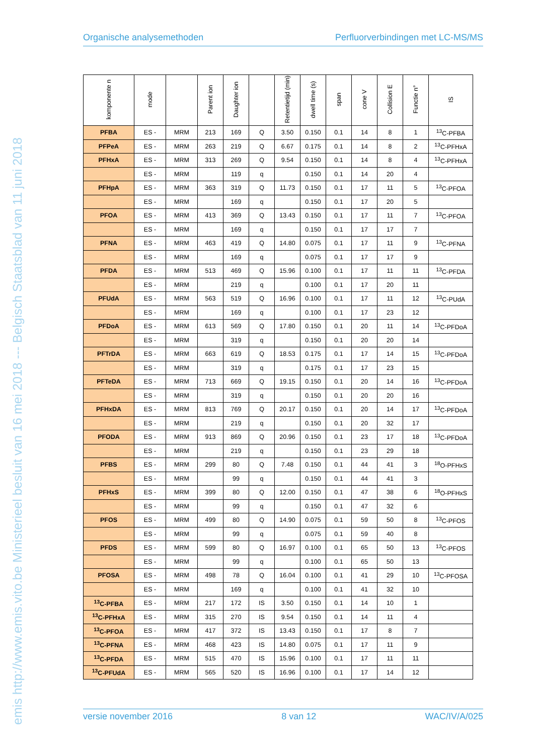Organische analysemethoden Perfluorverbindingen met LC-MS/MS
emis http://www.emis.vito.be Ministerieel besluit van 16 mei 2018 --- Belgisch Staatsblad van 11 juni 2018
| komponente n | mode | | Parent ion | Daughter ion | | Retentietijd (min) | dwell time (s) | span | cone V | Collision E | Functie n° | IS |
| --- | --- | --- | --- | --- | --- | --- | --- | --- | --- | --- | --- | --- |
| PFBA | ES - | MRM | 213 | 169 | Q | 3.50 | 0.150 | 0.1 | 14 | 8 | 1 | <sup>13</sup>C-PFBA |
| PFPeA | ES - | MRM | 263 | 219 | Q | 6.67 | 0.175 | 0.1 | 14 | 8 | 2 | <sup>13</sup>C-PFHxA |
| PFHxA | ES - | MRM | 313 | 269 | Q | 9.54 | 0.150 | 0.1 | 14 | 8 | 4 | <sup>13</sup>C-PFHxA |
| | ES - | MRM | | 119 | q | | 0.150 | 0.1 | 14 | 20 | 4 | |
| PFHpA | ES - | MRM | 363 | 319 | Q | 11.73 | 0.150 | 0.1 | 17 | 11 | 5 | <sup>13</sup>C-PFOA |
| | ES - | MRM | | 169 | q | | 0.150 | 0.1 | 17 | 20 | 5 | |
| PFOA | ES - | MRM | 413 | 369 | Q | 13.43 | 0.150 | 0.1 | 17 | 11 | 7 | <sup>13</sup>C-PFOA |
| | ES - | MRM | | 169 | q | | 0.150 | 0.1 | 17 | 17 | 7 | |
| PFNA | ES - | MRM | 463 | 419 | Q | 14.80 | 0.075 | 0.1 | 17 | 11 | 9 | <sup>13</sup>C-PFNA |
| | ES - | MRM | | 169 | q | | 0.075 | 0.1 | 17 | 17 | 9 | |
| PFDA | ES - | MRM | 513 | 469 | Q | 15.96 | 0.100 | 0.1 | 17 | 11 | 11 | <sup>13</sup>C-PFDA |
| | ES - | MRM | | 219 | q | | 0.100 | 0.1 | 17 | 20 | 11 | |
| PFUdA | ES - | MRM | 563 | 519 | Q | 16.96 | 0.100 | 0.1 | 17 | 11 | 12 | <sup>13</sup>C-PUdA |
| | ES - | MRM | | 169 | q | | 0.100 | 0.1 | 17 | 23 | 12 | |
| PFDoA | ES - | MRM | 613 | 569 | Q | 17.80 | 0.150 | 0.1 | 20 | 11 | 14 | <sup>13</sup>C-PFDoA |
| | ES - | MRM | | 319 | q | | 0.150 | 0.1 | 20 | 20 | 14 | |
| PFTrDA | ES - | MRM | 663 | 619 | Q | 18.53 | 0.175 | 0.1 | 17 | 14 | 15 | <sup>13</sup>C-PFDoA |
| | ES - | MRM | | 319 | q | | 0.175 | 0.1 | 17 | 23 | 15 | |
| PFTeDA | ES - | MRM | 713 | 669 | Q | 19.15 | 0.150 | 0.1 | 20 | 14 | 16 | <sup>13</sup>C-PFDoA |
| | ES - | MRM | | 319 | q | | 0.150 | 0.1 | 20 | 20 | 16 | |
| PFHxDA | ES - | MRM | 813 | 769 | Q | 20.17 | 0.150 | 0.1 | 20 | 14 | 17 | <sup>13</sup>C-PFDoA |
| | ES - | MRM | | 219 | q | | 0.150 | 0.1 | 20 | 32 | 17 | |
| PFODA | ES - | MRM | 913 | 869 | Q | 20.96 | 0.150 | 0.1 | 23 | 17 | 18 | <sup>13</sup>C-PFDoA |
| | ES - | MRM | | 219 | q | | 0.150 | 0.1 | 23 | 29 | 18 | |
| PFBS | ES - | MRM | 299 | 80 | Q | 7.48 | 0.150 | 0.1 | 44 | 41 | 3 | <sup>18</sup>O-PFHxS |
| | ES - | MRM | | 99 | q | | 0.150 | 0.1 | 44 | 41 | 3 | |
| PFHxS | ES - | MRM | 399 | 80 | Q | 12.00 | 0.150 | 0.1 | 47 | 38 | 6 | <sup>18</sup>O-PFHxS |
| | ES - | MRM | | 99 | q | | 0.150 | 0.1 | 47 | 32 | 6 | |
| PFOS | ES - | MRM | 499 | 80 | Q | 14.90 | 0.075 | 0.1 | 59 | 50 | 8 | <sup>13</sup>C-PFOS |
| | ES - | MRM | | 99 | q | | 0.075 | 0.1 | 59 | 40 | 8 | |
| PFDS | ES - | MRM | 599 | 80 | Q | 16.97 | 0.100 | 0.1 | 65 | 50 | 13 | <sup>13</sup>C-PFOS |
| | ES - | MRM | | 99 | q | | 0.100 | 0.1 | 65 | 50 | 13 | |
| PFOSA | ES - | MRM | 498 | 78 | Q | 16.04 | 0.100 | 0.1 | 41 | 29 | 10 | <sup>13</sup>C-PFOSA |
| | ES - | MRM | | 169 | q | | 0.100 | 0.1 | 41 | 32 | 10 | |
| <sup>13</sup>C-PFBA | ES - | MRM | 217 | 172 | IS | 3.50 | 0.150 | 0.1 | 14 | 10 | 1 | |
| <sup>13</sup>C-PFHxA | ES - | MRM | 315 | 270 | IS | 9.54 | 0.150 | 0.1 | 14 | 11 | 4 | |
| <sup>13</sup>C-PFOA | ES - | MRM | 417 | 372 | IS | 13.43 | 0.150 | 0.1 | 17 | 8 | 7 | |
| <sup>13</sup>C-PFNA | ES - | MRM | 468 | 423 | IS | 14.80 | 0.075 | 0.1 | 17 | 11 | 9 | |
| <sup>13</sup>C-PFDA | ES - | MRM | 515 | 470 | IS | 15.96 | 0.100 | 0.1 | 17 | 11 | 11 | |
| <sup>13</sup>C-PFUdA | ES - | MRM | 565 | 520 | IS | 16.96 | 0.100 | 0.1 | 17 | 14 | 12 | |
versie november 2016 8 van 12 WAC/IV/A/025